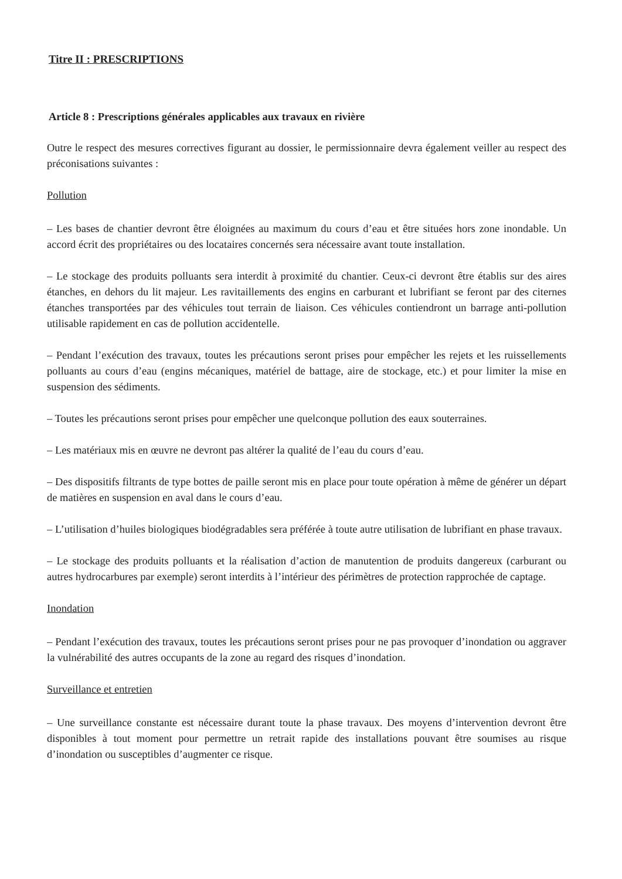Titre II : PRESCRIPTIONS
Article 8 : Prescriptions générales applicables aux travaux en rivière
Outre le respect des mesures correctives figurant au dossier, le permissionnaire devra également veiller au respect des préconisations suivantes :
Pollution
– Les bases de chantier devront être éloignées au maximum du cours d’eau et être situées hors zone inondable. Un accord écrit des propriétaires ou des locataires concernés sera nécessaire avant toute installation.
– Le stockage des produits polluants sera interdit à proximité du chantier. Ceux-ci devront être établis sur des aires étanches, en dehors du lit majeur. Les ravitaillements des engins en carburant et lubrifiant se feront par des citernes étanches transportées par des véhicules tout terrain de liaison. Ces véhicules contiendront un barrage anti-pollution utilisable rapidement en cas de pollution accidentelle.
– Pendant l’exécution des travaux, toutes les précautions seront prises pour empêcher les rejets et les ruissellements polluants au cours d’eau (engins mécaniques, matériel de battage, aire de stockage, etc.) et pour limiter la mise en suspension des sédiments.
– Toutes les précautions seront prises pour empêcher une quelconque pollution des eaux souterraines.
– Les matériaux mis en œuvre ne devront pas altérer la qualité de l’eau du cours d’eau.
– Des dispositifs filtrants de type bottes de paille seront mis en place pour toute opération à même de générer un départ de matières en suspension en aval dans le cours d’eau.
– L’utilisation d’huiles biologiques biodégradables sera préférée à toute autre utilisation de lubrifiant en phase travaux.
– Le stockage des produits polluants et la réalisation d’action de manutention de produits dangereux (carburant ou autres hydrocarbures par exemple) seront interdits à l’intérieur des périmètres de protection rapprochée de captage.
Inondation
– Pendant l’exécution des travaux, toutes les précautions seront prises pour ne pas provoquer d’inondation ou aggraver la vulnérabilité des autres occupants de la zone au regard des risques d’inondation.
Surveillance et entretien
– Une surveillance constante est nécessaire durant toute la phase travaux. Des moyens d’intervention devront être disponibles à tout moment pour permettre un retrait rapide des installations pouvant être soumises au risque d’inondation ou susceptibles d’augmenter ce risque.